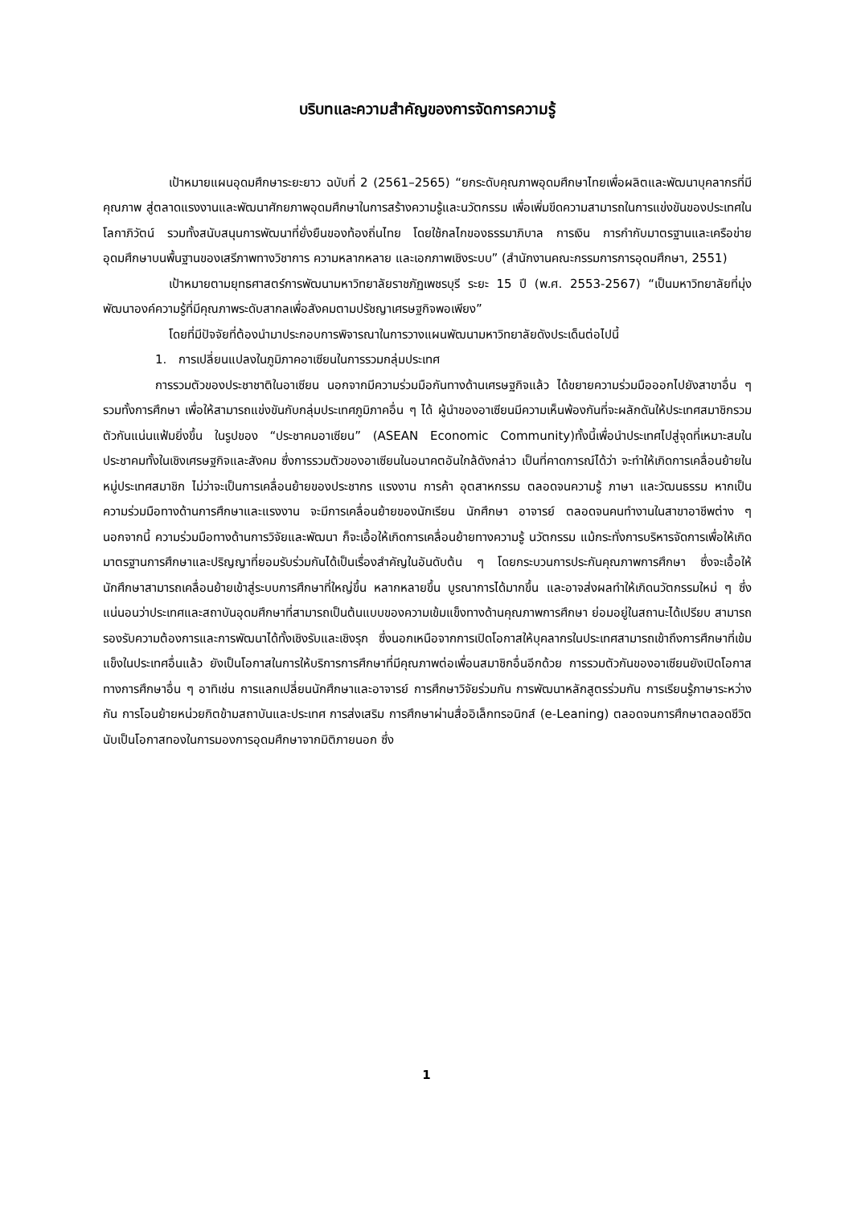บริบทและความสำคัญของการจัดการความรู้
เป้าหมายแผนอุดมศึกษาระยะยาว ฉบับที่ 2 (2561–2565) “ยกระดับคุณภาพอุดมศึกษาไทยเพื่อผลิตและพัฒนาบุคลากรที่มีคุณภาพ สู่ตลาดแรงงานและพัฒนาศักยภาพอุดมศึกษาในการสร้างความรู้และนวัตกรรม เพื่อเพิ่มขีดความสามารถในการแข่งขันของประเทศในโลกาภิวัตน์ รวมทั้งสนับสนุนการพัฒนาที่ยั่งยืนของท้องถิ่นไทย โดยใช้กลไกของธรรมาภิบาล การเงิน การกำกับมาตรฐานและเครือข่ายอุดมศึกษาบนพื้นฐานของเสรีภาพทางวิชาการ ความหลากหลาย และเอกภาพเชิงระบบ” (สำนักงานคณะกรรมการการอุดมศึกษา, 2551)
เป้าหมายตามยุทธศาสตร์การพัฒนามหาวิทยาลัยราชภัฏเพชรบุรี ระยะ 15 ปี (พ.ศ. 2553-2567) “เป็นมหาวิทยาลัยที่มุ่งพัฒนาองค์ความรู้ที่มีคุณภาพระดับสากลเพื่อสังคมตามปรัชญาเศรษฐกิจพอเพียง”
โดยที่มีปัจจัยที่ต้องนำมาประกอบการพิจารณาในการวางแผนพัฒนามหาวิทยาลัยดังประเด็นต่อไปนี้
1. การเปลี่ยนแปลงในภูมิภาคอาเซียนในการรวมกลุ่มประเทศ
การรวมตัวของประชาชาติในอาเซียน นอกจากมีความร่วมมือกันทางด้านเศรษฐกิจแล้ว ได้ขยายความร่วมมือออกไปยังสาขาอื่น ๆ รวมทั้งการศึกษา เพื่อให้สามารถแข่งขันกับกลุ่มประเทศภูมิภาคอื่น ๆ ได้ ผู้นำของอาเซียนมีความเห็นพ้องกันที่จะผลักดันให้ประเทศสมาชิกรวมตัวกันแน่นแฟ้มยิ่งขึ้น ในรูปของ “ประชาคมอาเซียน” (ASEAN Economic Community)ทั้งนี้เพื่อนำประเทศไปสู่จุดที่เหมาะสมในประชาคมทั้งในเชิงเศรษฐกิจและสังคม ซึ่งการรวมตัวของอาเซียนในอนาคตอันใกล้ดังกล่าว เป็นที่คาดการณ์ได้ว่า จะทำให้เกิดการเคลื่อนย้ายในหมู่ประเทศสมาชิก ไม่ว่าจะเป็นการเคลื่อนย้ายของประชากร แรงงาน การค้า อุตสาหกรรม ตลอดจนความรู้ ภาษา และวัฒนธรรม หากเป็นความร่วมมือทางด้านการศึกษาและแรงงาน จะมีการเคลื่อนย้ายของนักเรียน นักศึกษา อาจารย์ ตลอดจนคนทำงานในสาขาอาชีพต่าง ๆ นอกจากนี้ ความร่วมมือทางด้านการวิจัยและพัฒนา ก็จะเอื้อให้เกิดการเคลื่อนย้ายทางความรู้ นวัตกรรม แม้กระทั่งการบริหารจัดการเพื่อให้เกิดมาตรฐานการศึกษาและปริญญาที่ยอมรับร่วมกันได้เป็นเรื่องสำคัญในอันดับต้น ๆ โดยกระบวนการประกันคุณภาพการศึกษา ซึ่งจะเอื้อให้นักศึกษาสามารถเคลื่อนย้ายเข้าสู่ระบบการศึกษาที่ใหญ่ขึ้น หลากหลายขึ้น บูรณาการได้มากขึ้น และอาจส่งผลทำให้เกิดนวัตกรรมใหม่ ๆ ซึ่งแน่นอนว่าประเทศและสถาบันอุดมศึกษาที่สามารถเป็นต้นแบบของความเข้มแข็งทางด้านคุณภาพการศึกษา ย่อมอยู่ในสถานะได้เปรียบ สามารถรองรับความต้องการและการพัฒนาได้ทั้งเชิงรับและเชิงรุก ซึ่งนอกเหนือจากการเปิดโอกาสให้บุคลากรในประเทศสามารถเข้าถึงการศึกษาที่เข้มแข็งในประเทศอื่นแล้ว ยังเป็นโอกาสในการให้บริการการศึกษาที่มีคุณภาพต่อเพื่อนสมาชิกอื่นอีกด้วย การรวมตัวกันของอาเซียนยังเปิดโอกาสทางการศึกษาอื่น ๆ อาทิเช่น การแลกเปลี่ยนนักศึกษาและอาจารย์ การศึกษาวิจัยร่วมกัน การพัฒนาหลักสูตรร่วมกัน การเรียนรู้ภาษาระหว่างกัน การโอนย้ายหน่วยกิตข้ามสถาบันและประเทศ การส่งเสริม การศึกษาผ่านสื่ออิเล็กทรอนิกส์ (e-Leaning) ตลอดจนการศึกษาตลอดชีวิต นับเป็นโอกาสทองในการมองการอุดมศึกษาจากมิติภายนอก ซึ่ง
1